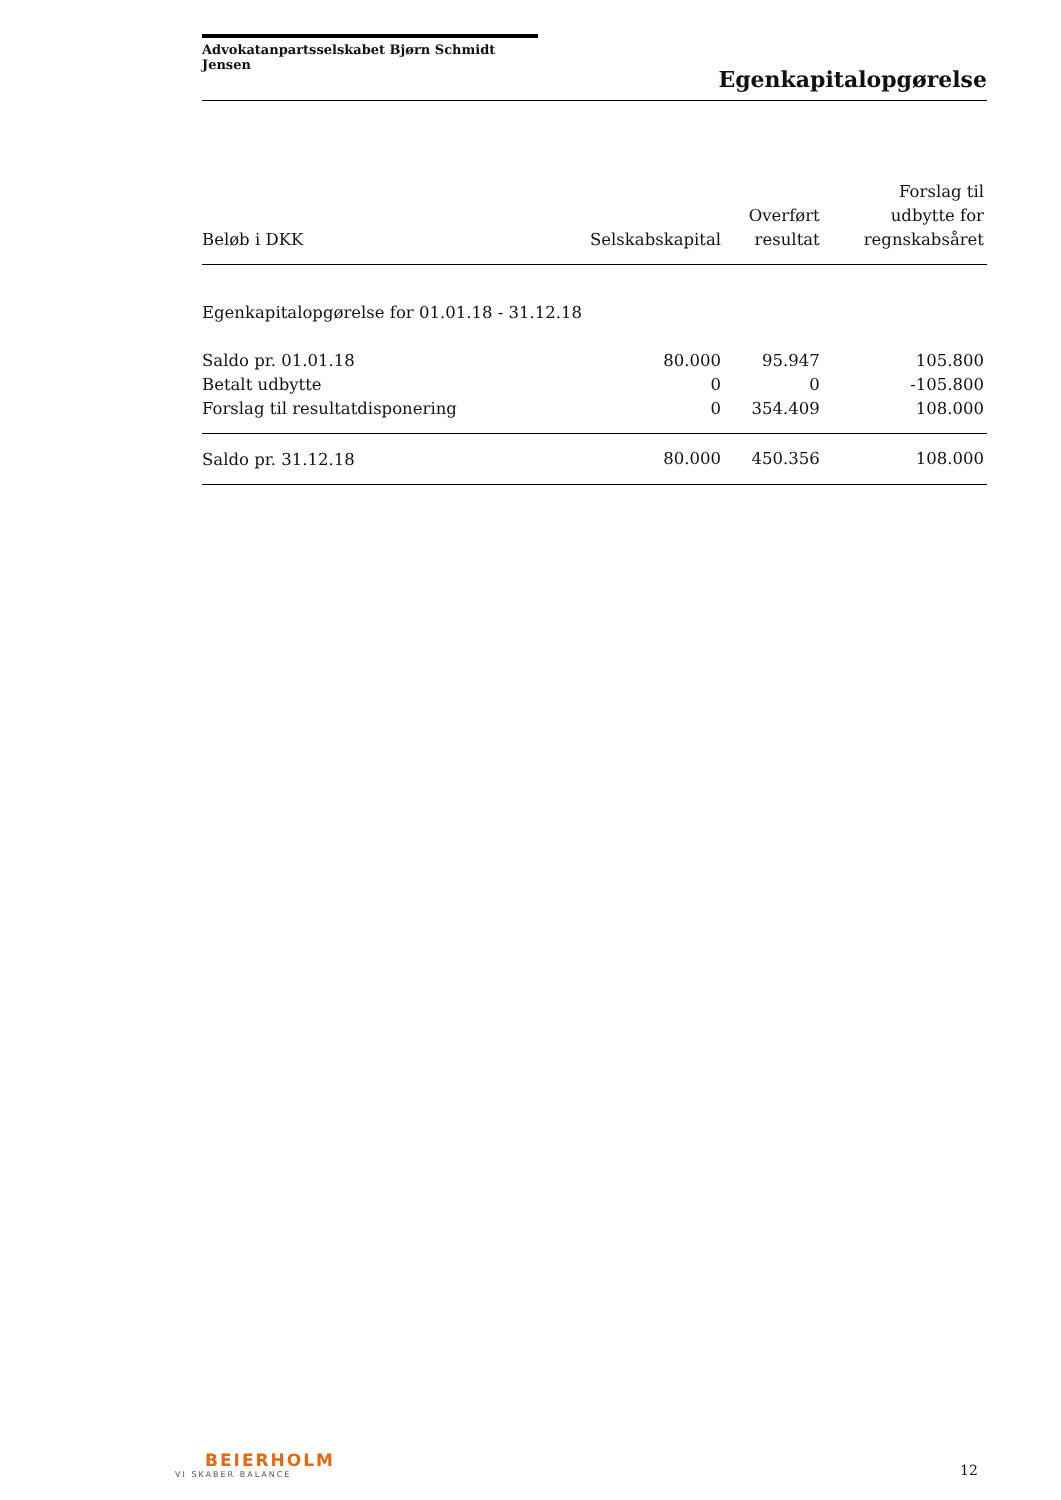Advokatanpartsselskabet Bjørn Schmidt Jensen
Egenkapitalopgørelse
| Beløb i DKK | Selskabskapital | Overført resultat | Forslag til udbytte for regnskabsåret |
| --- | --- | --- | --- |
| Egenkapitalopgørelse for 01.01.18 - 31.12.18 | | | |
| Saldo pr. 01.01.18 | 80.000 | 95.947 | 105.800 |
| Betalt udbytte | 0 | 0 | -105.800 |
| Forslag til resultatdisponering | 0 | 354.409 | 108.000 |
| Saldo pr. 31.12.18 | 80.000 | 450.356 | 108.000 |
BEIERHOLM
VI SKABER BALANCE
12